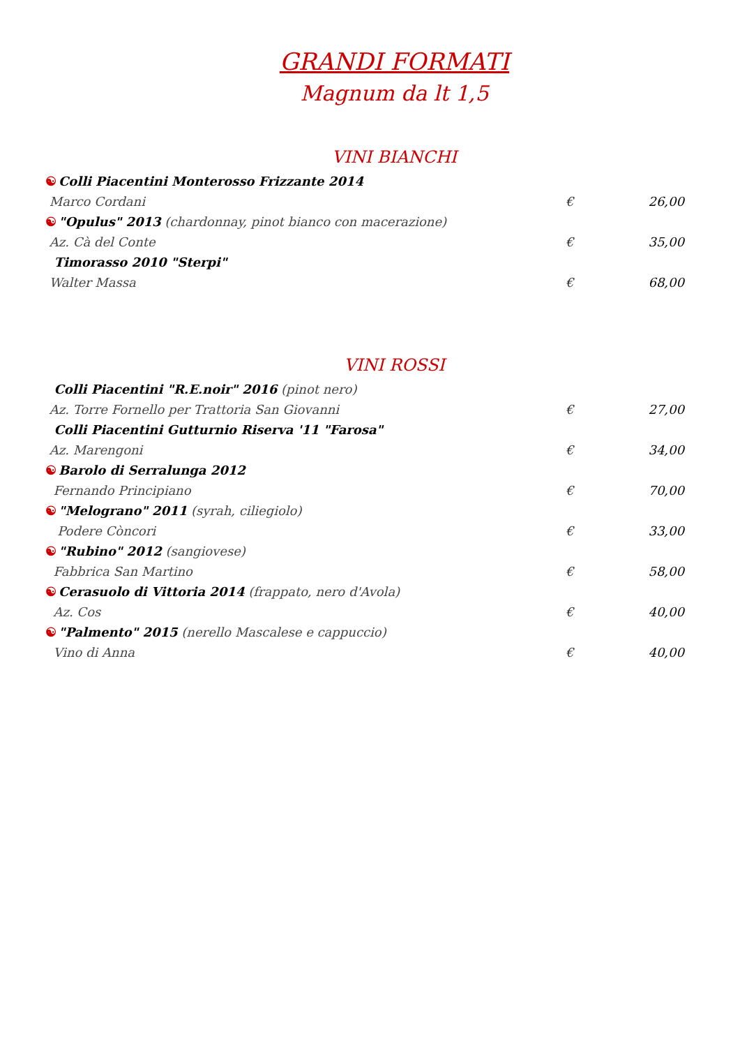GRANDI FORMATI
Magnum da lt 1,5
VINI BIANCHI
☯ Colli Piacentini Monterosso Frizzante 2014
Marco Cordani € 26,00
☯ "Opulus" 2013 (chardonnay, pinot bianco con macerazione)
Az. Cà del Conte € 35,00
Timorasso 2010 "Sterpi"
Walter Massa € 68,00
VINI ROSSI
Colli Piacentini "R.E.noir" 2016 (pinot nero)
Az. Torre Fornello per Trattoria San Giovanni € 27,00
Colli Piacentini Gutturnio Riserva '11 "Farosa"
Az. Marengoni € 34,00
☯ Barolo di Serralunga 2012
Fernando Principiano € 70,00
☯ "Melograno" 2011 (syrah, ciliegiolo)
Podere Còncori € 33,00
☯ "Rubino" 2012 (sangiovese)
Fabbrica San Martino € 58,00
☯ Cerasuolo di Vittoria 2014 (frappato, nero d'Avola)
Az. Cos € 40,00
☯ "Palmento" 2015 (nerello Mascalese e cappuccio)
Vino di Anna € 40,00